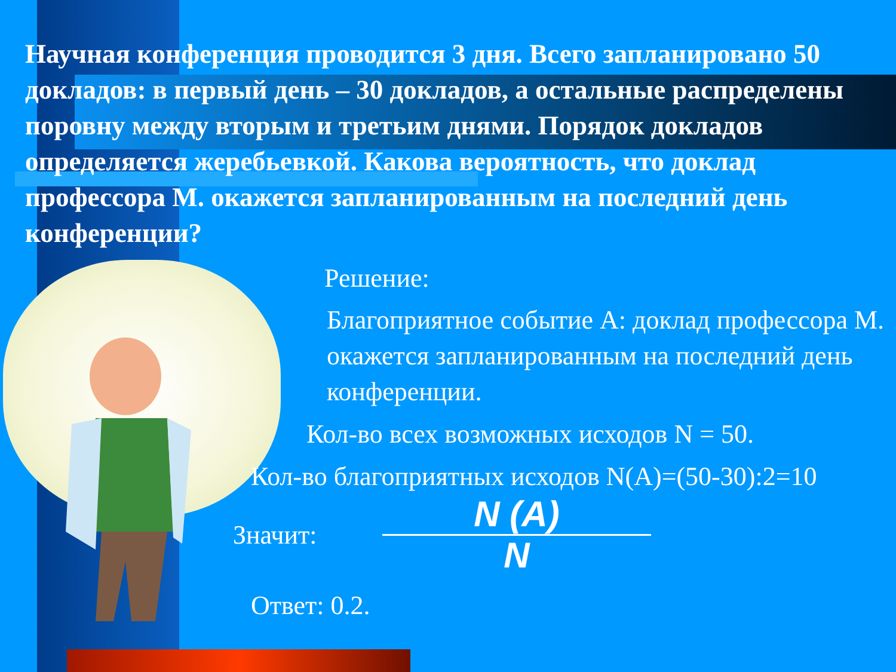Научная конференция проводится 3 дня. Всего запланировано 50 докладов: в первый день – 30 докладов, а остальные распределены поровну между вторым и третьим днями. Порядок докладов определяется жеребьевкой. Какова вероятность, что доклад профессора М. окажется запланированным на последний день конференции?
Решение:
Благоприятное событие А: доклад профессора М. окажется запланированным на последний день конференции.
Кол-во всех возможных исходов N = 50.
Кол-во благоприятных исходов N(A)=(50-30):2=10
Значит:
N (A)
N
Ответ: 0.2.